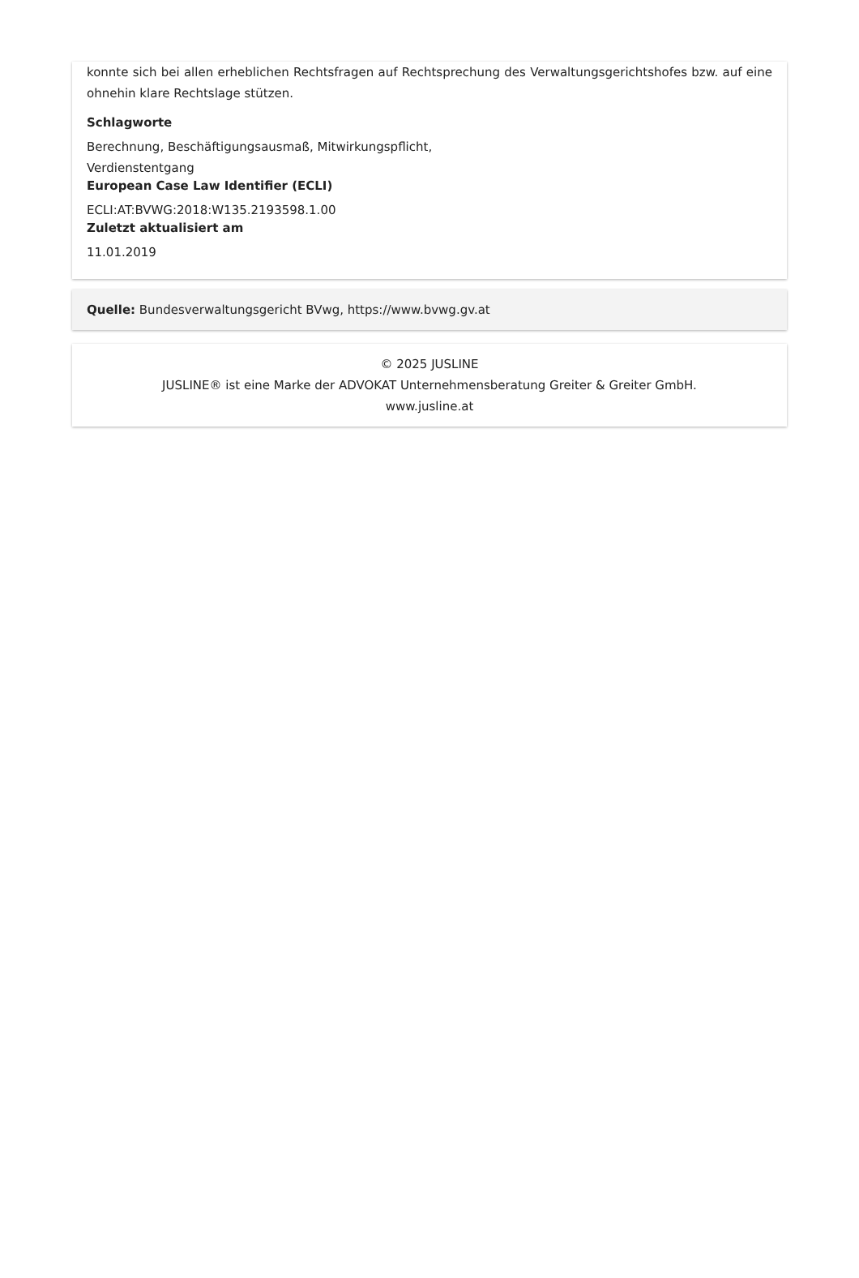konnte sich bei allen erheblichen Rechtsfragen auf Rechtsprechung des Verwaltungsgerichtshofes bzw. auf eine ohnehin klare Rechtslage stützen.
Schlagworte
Berechnung, Beschäftigungsausmaß, Mitwirkungspflicht,
Verdienstentgang
European Case Law Identifier (ECLI)
ECLI:AT:BVWG:2018:W135.2193598.1.00
Zuletzt aktualisiert am
11.01.2019
Quelle: Bundesverwaltungsgericht BVwg, https://www.bvwg.gv.at
© 2025 JUSLINE
JUSLINE® ist eine Marke der ADVOKAT Unternehmensberatung Greiter & Greiter GmbH.
www.jusline.at